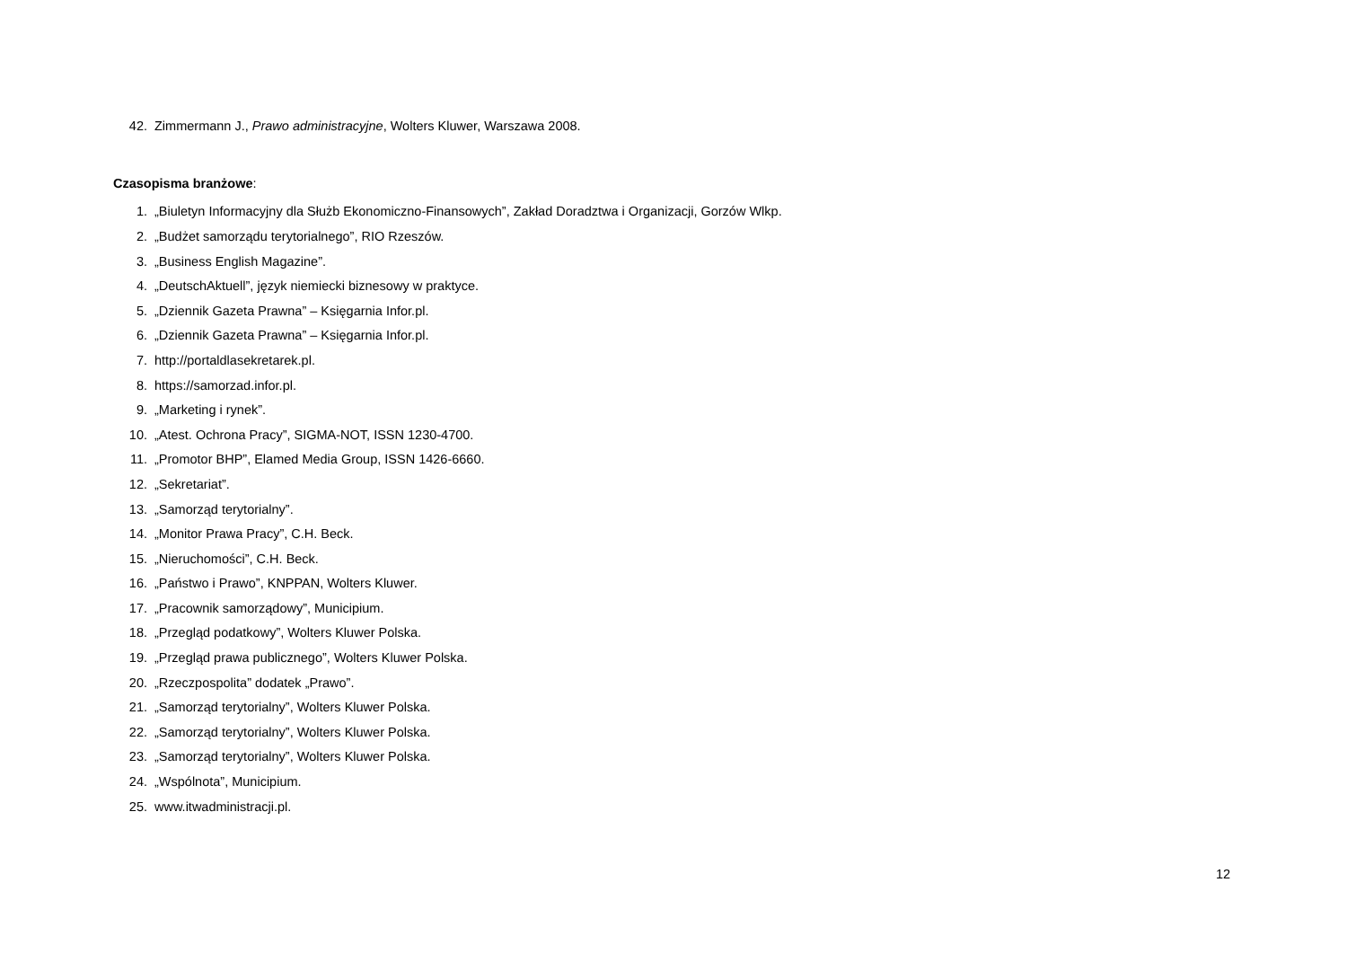42. Zimmermann J., Prawo administracyjne, Wolters Kluwer, Warszawa 2008.
Czasopisma branżowe:
1. „Biuletyn Informacyjny dla Służb Ekonomiczno-Finansowych”, Zakład Doradztwa i Organizacji, Gorzów Wlkp.
2. „Budżet samorządu terytorialnego”, RIO Rzeszów.
3. „Business English Magazine”.
4. „DeutschAktuell”, język niemiecki biznesowy w praktyce.
5. „Dziennik Gazeta Prawna” – Księgarnia Infor.pl.
6. „Dziennik Gazeta Prawna” – Księgarnia Infor.pl.
7. http://portaldlasekretarek.pl.
8. https://samorzad.infor.pl.
9. „Marketing i rynek”.
10. „Atest. Ochrona Pracy”, SIGMA-NOT, ISSN 1230-4700.
11. „Promotor BHP”, Elamed Media Group, ISSN 1426-6660.
12. „Sekretariat”.
13. „Samorząd terytorialny”.
14. „Monitor Prawa Pracy”, C.H. Beck.
15. „Nieruchomości”, C.H. Beck.
16. „Państwo i Prawo”, KNPPAN, Wolters Kluwer.
17. „Pracownik samorządowy”, Municipium.
18. „Przegląd podatkowy”, Wolters Kluwer Polska.
19. „Przegląd prawa publicznego”, Wolters Kluwer Polska.
20. „Rzeczpospolita” dodatek „Prawo”.
21. „Samorząd terytorialny”, Wolters Kluwer Polska.
22. „Samorząd terytorialny”, Wolters Kluwer Polska.
23. „Samorząd terytorialny”, Wolters Kluwer Polska.
24. „Wspólnota”, Municipium.
25. www.itwadministracji.pl.
12